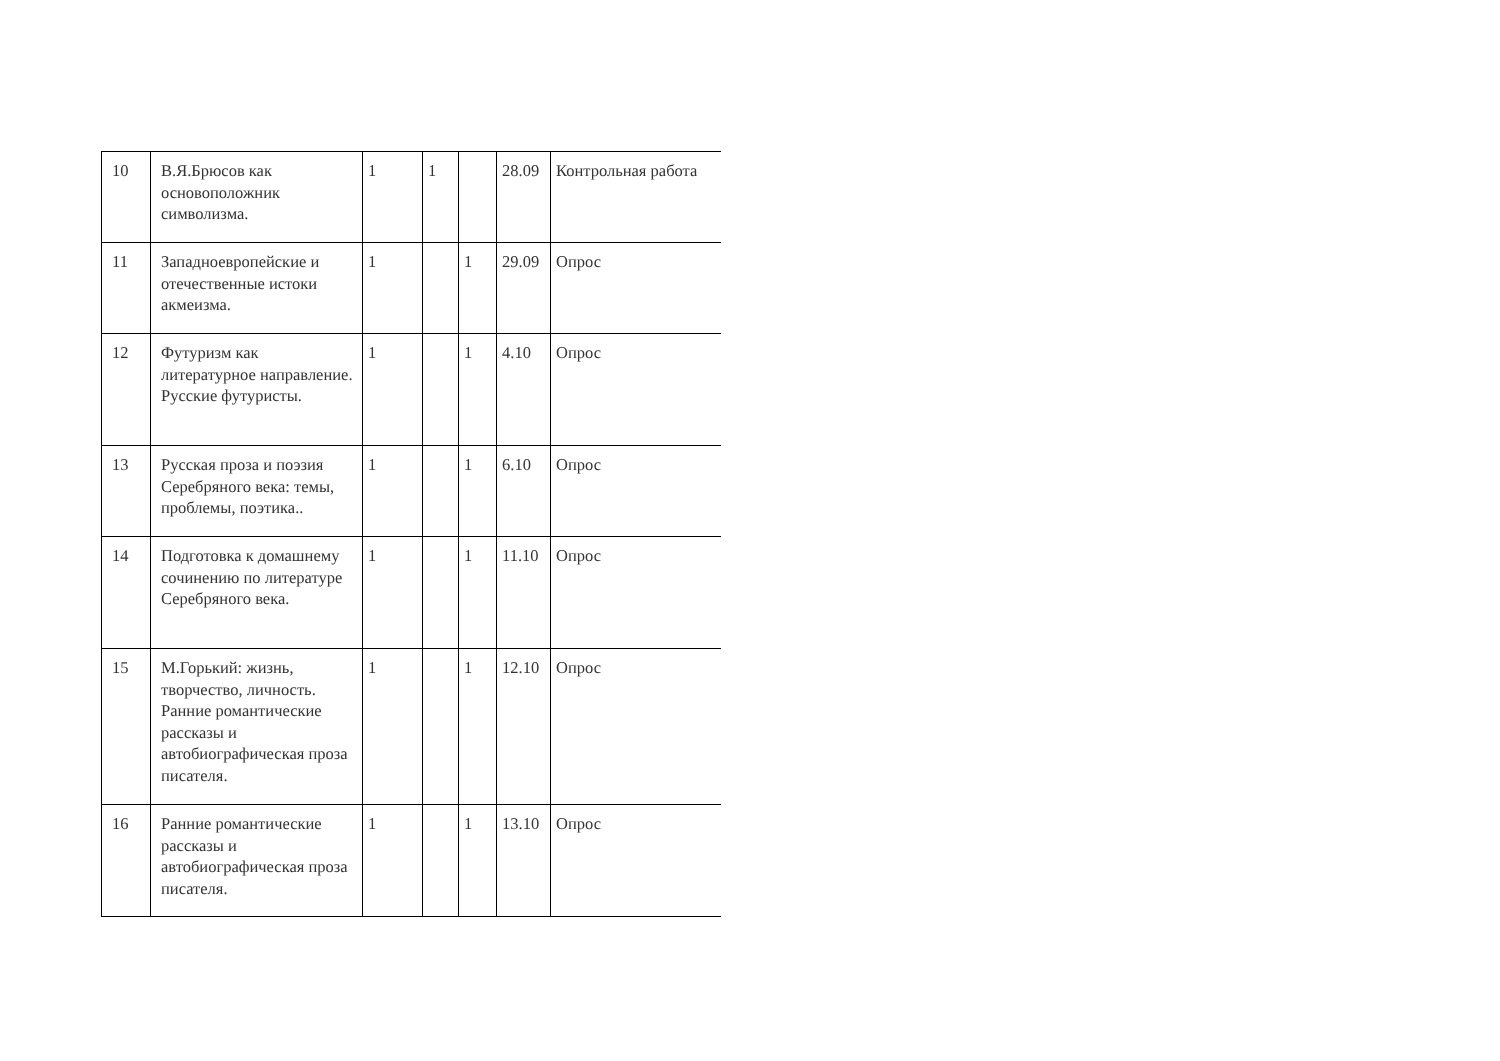| 10 | В.Я.Брюсов как основоположник символизма. | 1 | 1 | | 28.09 | Контрольная работа |
| 11 | Западноевропейские и отечественные истоки акмеизма. | 1 | | 1 | 29.09 | Опрос |
| 12 | Футуризм как литературное направление. Русские футуристы. | 1 | | 1 | 4.10 | Опрос |
| 13 | Русская проза и поэзия Серебряного века: темы, проблемы, поэтика.. | 1 | | 1 | 6.10 | Опрос |
| 14 | Подготовка к домашнему сочинению по литературе Серебряного века. | 1 | | 1 | 11.10 | Опрос |
| 15 | М.Горький: жизнь, творчество, личность. Ранние романтические рассказы и автобиографическая проза писателя. | 1 | | 1 | 12.10 | Опрос |
| 16 | Ранние романтические рассказы и автобиографическая проза писателя. | 1 | | 1 | 13.10 | Опрос |